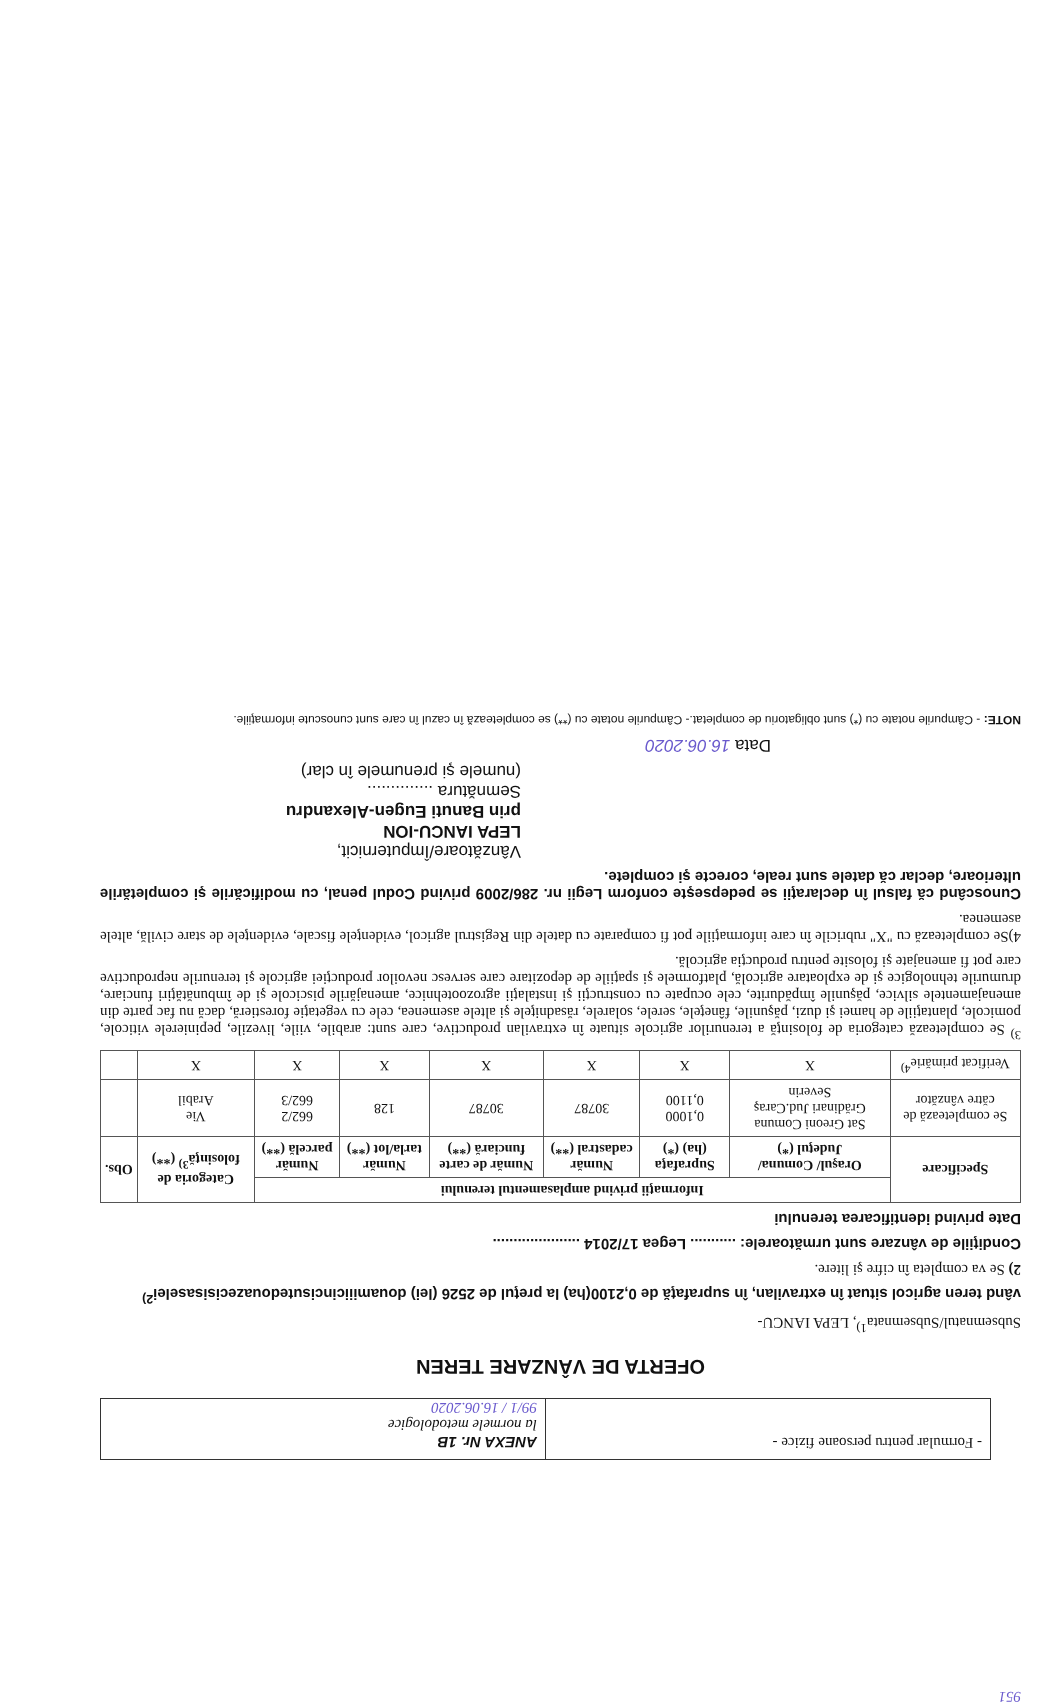- Formular pentru persoane fizice -
ANEXA Nr. 1B
la normele metodologice
99/1 / 16.06.2020
OFERTA DE VÂNZARE TEREN
Subsemnatul/Subsemnata<sup>1)</sup>, LEPA IANCU-
vând teren agricol situat în extravilan, în suprafaţă de 0,2100(ha) la preţul de 2526 (lei) douamiiicincisutedouazecisisaselei<sup>2)</sup>
2) Se va completa în cifre şi litere.
Condiţiile de vânzare sunt următoarele: ........... Legea 17/2014 .....................
Date privind identificarea terenului
| Specificare | Informaţii privind amplasamentul terenului | | | | | | Categoria de folosinţă<sup>3)</sup> (**) | Obs. |
| --- | --- | --- | --- | --- | --- | --- | --- | --- |
| | Oraşul/ Comuna/ Judeţul (*) | Suprafaţa (ha) (*) | Număr cadastral (**) | Număr de carte funciară (**) | Număr tarla/lot (**) | Număr parcelă (**) | | |
| Se completează de către vânzător | Sat Greoni Comuna Grădinari Jud.Caraş Severin | 0,1000 0,1100 | 30787 | 30787 | 128 | 662/2 662/3 | Vie Arabil | |
| Verificat primărie<sup>4)</sup> | X | X | X | X | X | X | X | |
<sup>3)</sup> Se completează categoria de folosinţă a terenurilor agricole situate în extravilan productive, care sunt: arabile, viile, livezile, pepinierele viticole, pomicole, plantaţiile de hamei şi duzi, păşunile, fâneţele, serele, solarele, răsadniţele şi altele asemenea, cele cu vegetaţie forestieră, dacă nu fac parte din amenajamentele silvice, păşunile împădurite, cele ocupate cu construcţii şi instalaţii agrozootehnice, amenajările piscicole şi de îmbunătăţiri funciare, drumurile tehnologice şi de exploatare agricolă, platformele şi spaţiile de depozitare care servesc nevoilor producţiei agricole şi terenurile neproductive care pot fi amenajate şi folosite pentru producţia agricolă.
4)Se completează cu "X" rubricile în care informaţiile pot fi comparate cu datele din Registrul agricol, evidenţele fiscale, evidenţele de stare civilă, altele asemenea.
Cunoscând că falsul în declaraţii se pedepseşte conform Legii nr. 286/2009 privind Codul penal, cu modificările şi completările ulterioare, declar că datele sunt reale, corecte şi complete.
Vânzătoare/Împuternicit,
LEPA IANCU-ION
prin Banuti Eugen-Alexandru
Semnătura ..............
(numele şi prenumele în clar)
Data 16.06.2020
NOTE: - Câmpurile notate cu (*) sunt obligatoriu de completat.- Câmpurile notate cu (**) se completează în cazul în care sunt cunoscute informaţiile.
951